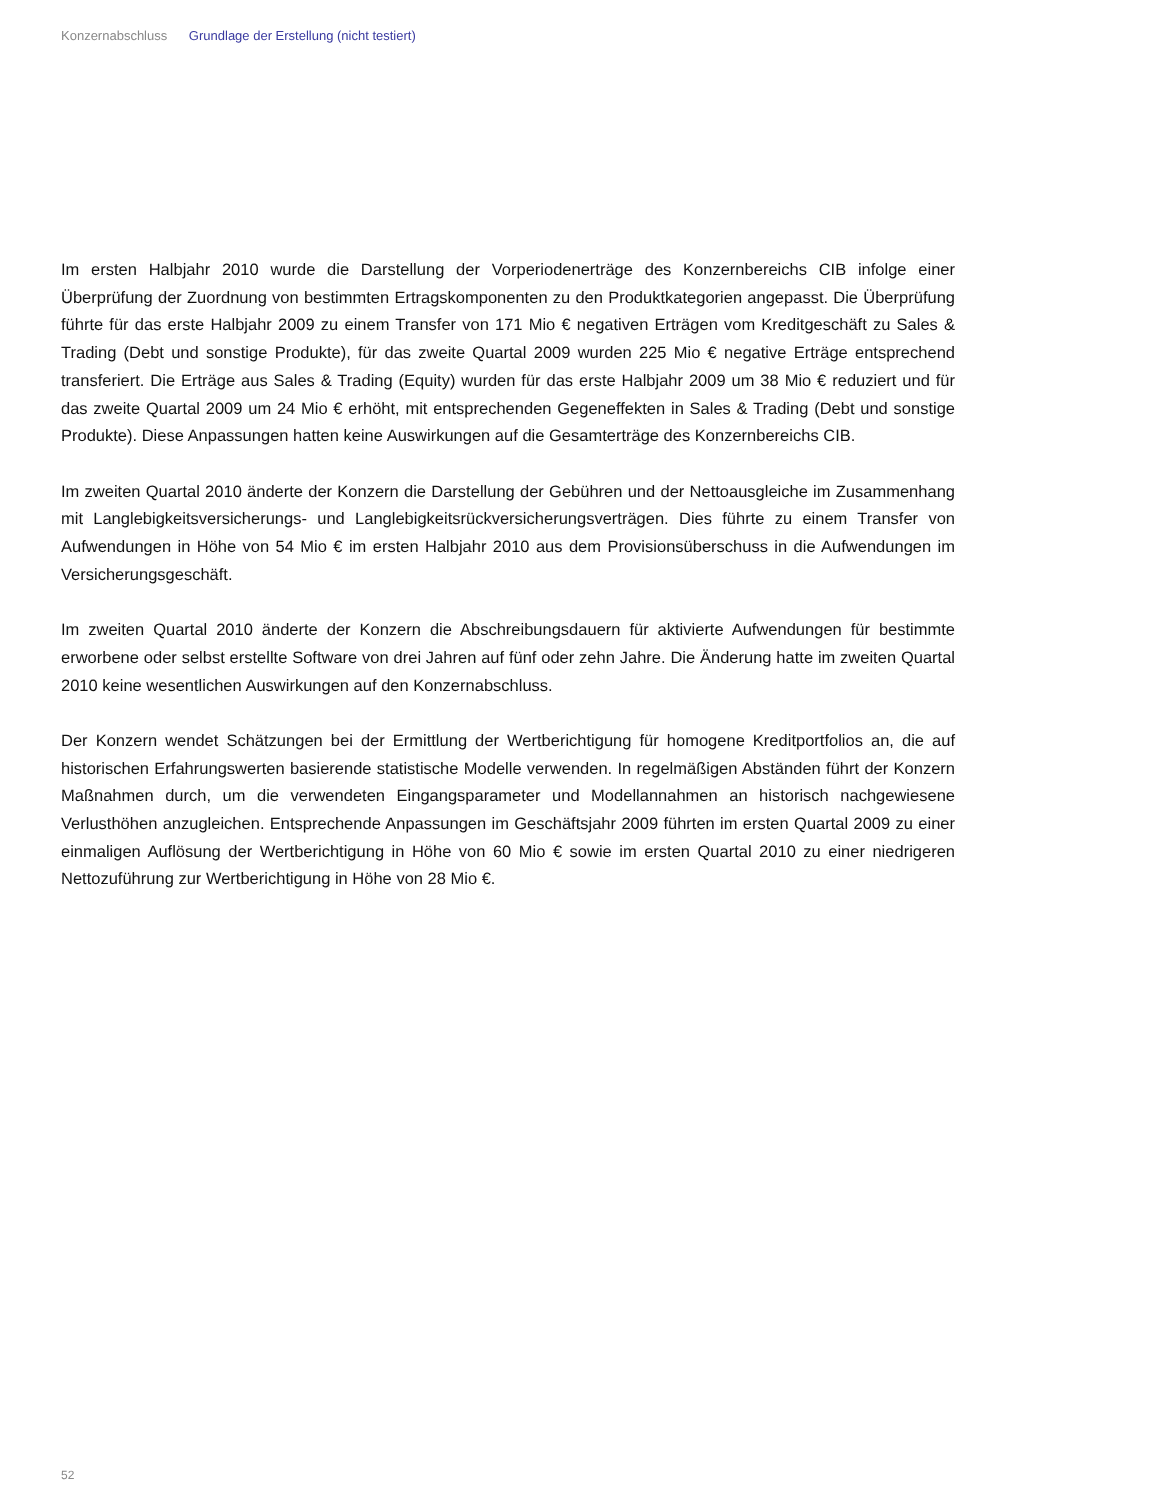Konzernabschluss Grundlage der Erstellung (nicht testiert)
Im ersten Halbjahr 2010 wurde die Darstellung der Vorperiodenerträge des Konzernbereichs CIB infolge einer Überprüfung der Zuordnung von bestimmten Ertragskomponenten zu den Produktkategorien angepasst. Die Überprüfung führte für das erste Halbjahr 2009 zu einem Transfer von 171 Mio € negativen Erträgen vom Kreditgeschäft zu Sales & Trading (Debt und sonstige Produkte), für das zweite Quartal 2009 wurden 225 Mio € negative Erträge entsprechend transferiert. Die Erträge aus Sales & Trading (Equity) wurden für das erste Halbjahr 2009 um 38 Mio € reduziert und für das zweite Quartal 2009 um 24 Mio € erhöht, mit entsprechenden Gegeneffekten in Sales & Trading (Debt und sonstige Produkte). Diese Anpassungen hatten keine Auswirkungen auf die Gesamterträge des Konzernbereichs CIB.
Im zweiten Quartal 2010 änderte der Konzern die Darstellung der Gebühren und der Nettoausgleiche im Zusammenhang mit Langlebigkeitsversicherungs- und Langlebigkeitsrückversicherungsverträgen. Dies führte zu einem Transfer von Aufwendungen in Höhe von 54 Mio € im ersten Halbjahr 2010 aus dem Provisionsüberschuss in die Aufwendungen im Versicherungsgeschäft.
Im zweiten Quartal 2010 änderte der Konzern die Abschreibungsdauern für aktivierte Aufwendungen für bestimmte erworbene oder selbst erstellte Software von drei Jahren auf fünf oder zehn Jahre. Die Änderung hatte im zweiten Quartal 2010 keine wesentlichen Auswirkungen auf den Konzernabschluss.
Der Konzern wendet Schätzungen bei der Ermittlung der Wertberichtigung für homogene Kreditportfolios an, die auf historischen Erfahrungswerten basierende statistische Modelle verwenden. In regelmäßigen Abständen führt der Konzern Maßnahmen durch, um die verwendeten Eingangsparameter und Modellannahmen an historisch nachgewiesene Verlusthöhen anzugleichen. Entsprechende Anpassungen im Geschäftsjahr 2009 führten im ersten Quartal 2009 zu einer einmaligen Auflösung der Wertberichtigung in Höhe von 60 Mio € sowie im ersten Quartal 2010 zu einer niedrigeren Nettozuführung zur Wertberichtigung in Höhe von 28 Mio €.
52